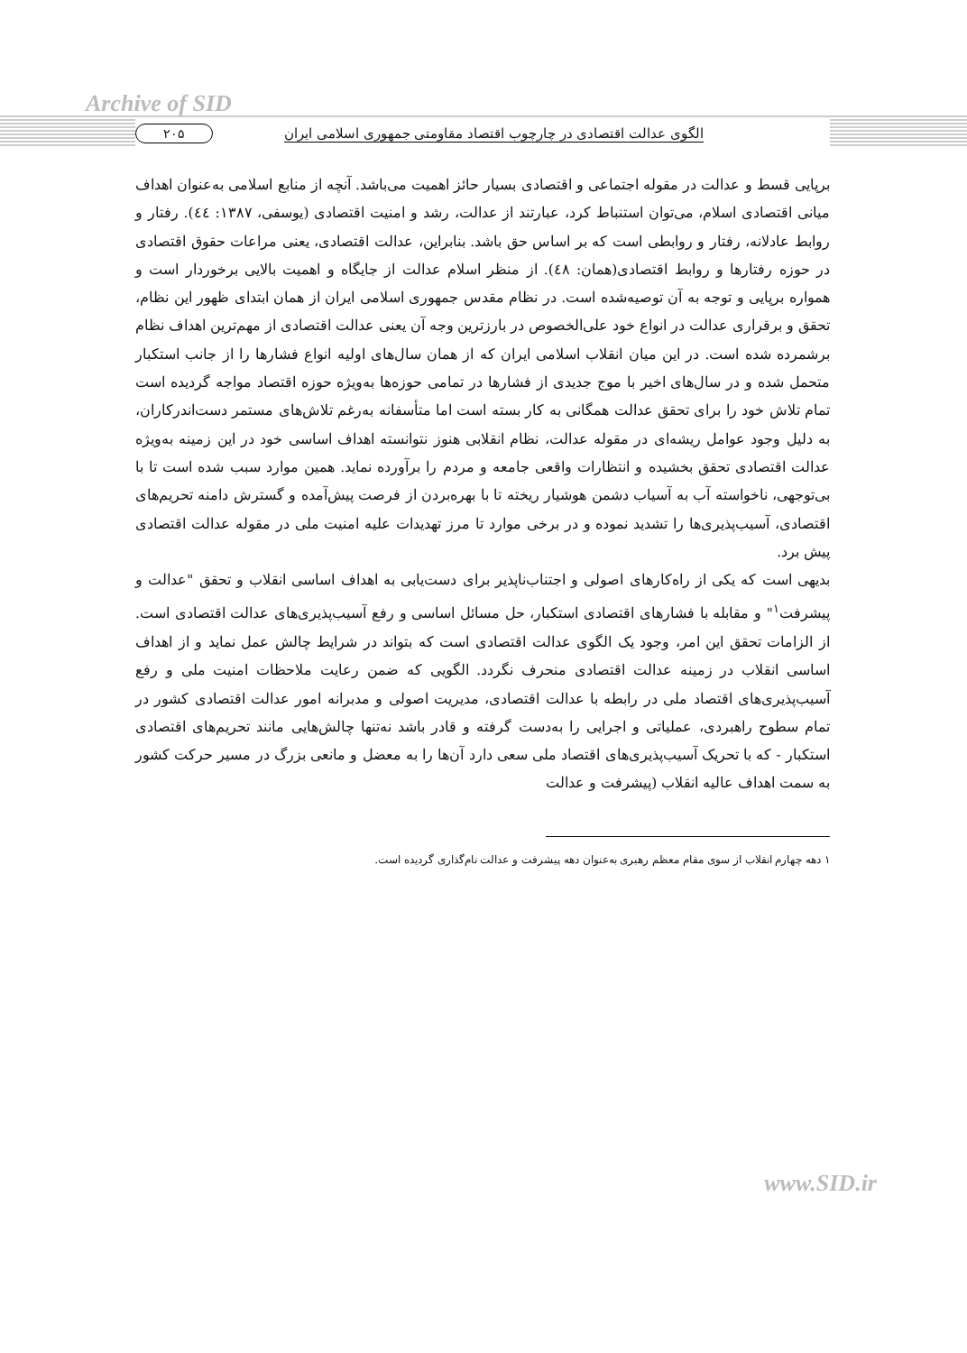Archive of SID
الگوی عدالت اقتصادی در چارچوب اقتصاد مقاومتی جمهوری اسلامی ایران ۲۰۵
برپایی قسط و عدالت در مقوله اجتماعی و اقتصادی بسیار حائز اهمیت می‌باشد. آنچه از منابع اسلامی به‌عنوان اهداف میانی اقتصادی اسلام، می‌توان استنباط کرد، عبارتند از عدالت، رشد و امنیت اقتصادی (یوسفی، ۱۳۸۷: ٤٤). رفتار و روابط عادلانه، رفتار و روابطی است که بر اساس حق باشد. بنابراین، عدالت اقتصادی، یعنی مراعات حقوق اقتصادی در حوزه رفتارها و روابط اقتصادی(همان: ٤٨). از منظر اسلام عدالت از جایگاه و اهمیت بالایی برخوردار است و همواره برپایی و توجه به آن توصیه‌شده است. در نظام مقدس جمهوری اسلامی ایران از همان ابتدای ظهور این نظام، تحقق و برقراری عدالت در انواع خود علی‌الخصوص در بارزترین وجه آن یعنی عدالت اقتصادی از مهم‌ترین اهداف نظام برشمرده شده است. در این میان انقلاب اسلامی ایران که از همان سال‌های اولیه انواع فشارها را از جانب استکبار متحمل شده و در سال‌های اخیر با موج جدیدی از فشارها در تمامی حوزه‌ها به‌ویژه حوزه اقتصاد مواجه گردیده است تمام تلاش خود را برای تحقق عدالت همگانی به کار بسته است اما متأسفانه به‌رغم تلاش‌های مستمر دست‌اندرکاران، به دلیل وجود عوامل ریشه‌ای در مقوله عدالت، نظام انقلابی هنوز نتوانسته اهداف اساسی خود در این زمینه به‌ویژه عدالت اقتصادی تحقق بخشیده و انتظارات واقعی جامعه و مردم را برآورده نماید. همین موارد سبب شده است تا با بی‌توجهی، ناخواسته آب به آسیاب دشمن هوشیار ریخته تا با بهره‌بردن از فرصت پیش‌آمده و گسترش دامنه تحریم‌های اقتصادی، آسیب‌پذیری‌ها را تشدید نموده و در برخی موارد تا مرز تهدیدات علیه امنیت ملی در مقوله عدالت اقتصادی پیش برد.
بدیهی است که یکی از راه‌کارهای اصولی و اجتناب‌ناپذیر برای دست‌یابی به اهداف اساسی انقلاب و تحقق "عدالت و پیشرفت<sup>۱</sup>" و مقابله با فشارهای اقتصادی استکبار، حل مسائل اساسی و رفع آسیب‌پذیری‌های عدالت اقتصادی است. از الزامات تحقق این امر، وجود یک الگوی عدالت اقتصادی است که بتواند در شرایط چالش عمل نماید و از اهداف اساسی انقلاب در زمینه عدالت اقتصادی منحرف نگردد. الگویی که ضمن رعایت ملاحظات امنیت ملی و رفع آسیب‌پذیری‌های اقتصاد ملی در رابطه با عدالت اقتصادی، مدیریت اصولی و مدبرانه امور عدالت اقتصادی کشور در تمام سطوح راهبردی، عملیاتی و اجرایی را به‌دست گرفته و قادر باشد نه‌تنها چالش‌هایی مانند تحریم‌های اقتصادی استکبار - که با تحریک آسیب‌پذیری‌های اقتصاد ملی سعی دارد آن‌ها را به معضل و مانعی بزرگ در مسیر حرکت کشور به سمت اهداف عالیه انقلاب (پیشرفت و عدالت
۱ دهه چهارم انقلاب از سوی مقام معظم رهبری به‌عنوان دهه پیشرفت و عدالت نام‌گذاری گردیده است.
www.SID.ir